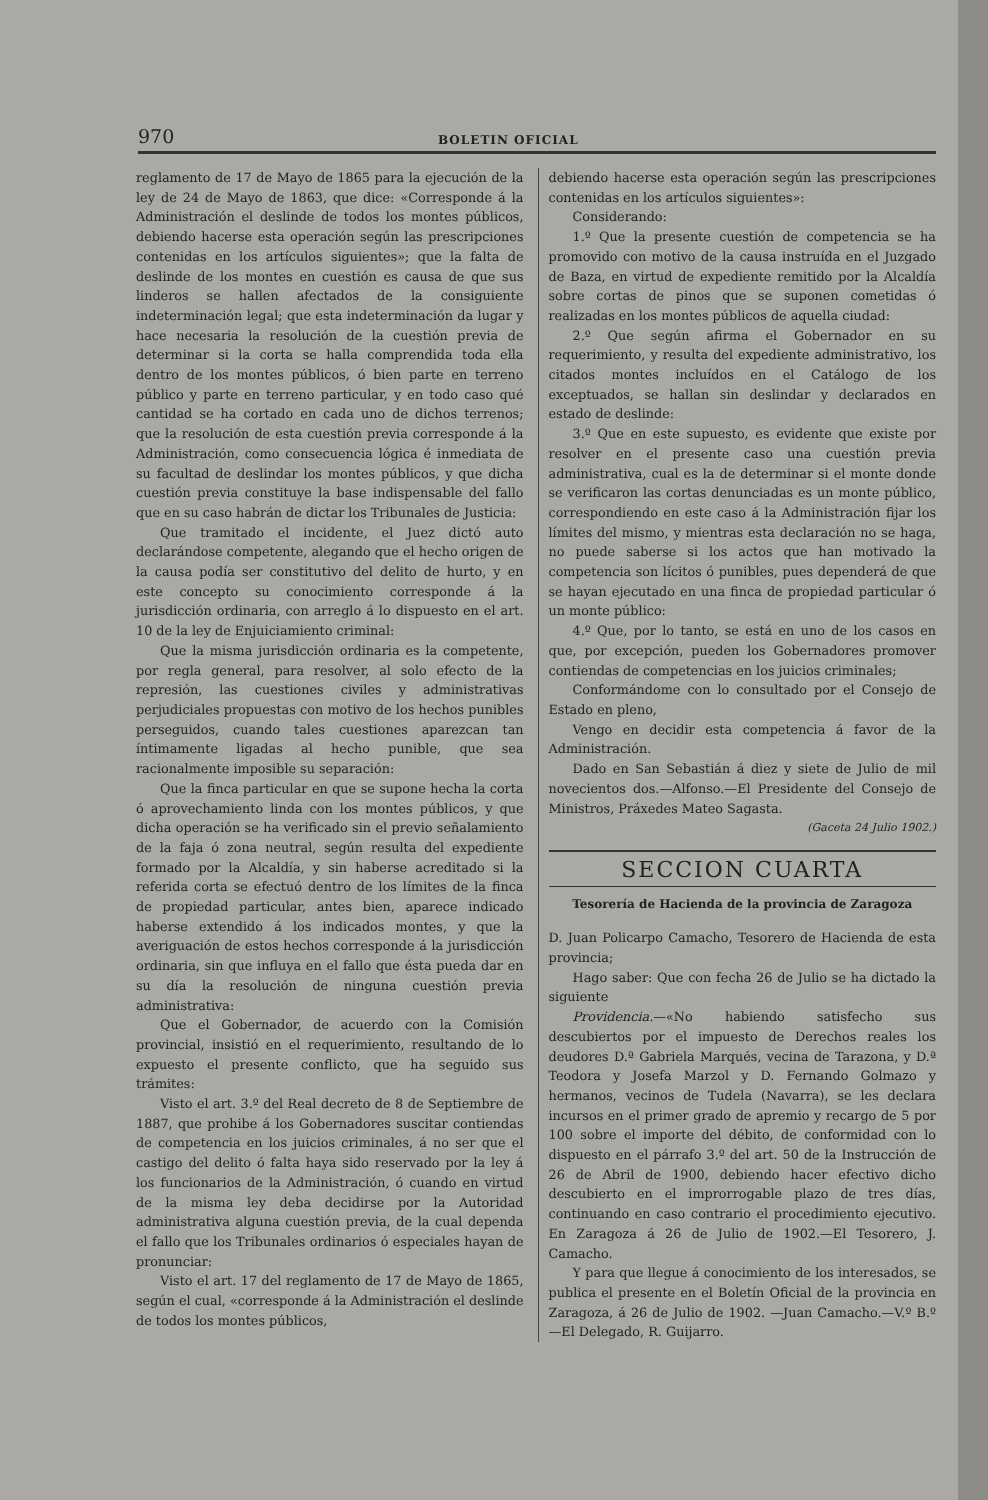970 BOLETIN OFICIAL
reglamento de 17 de Mayo de 1865 para la ejecución de la ley de 24 de Mayo de 1863, que dice: «Corresponde á la Administración el deslinde de todos los montes públicos, debiendo hacerse esta operación según las prescripciones contenidas en los artículos siguientes»; que la falta de deslinde de los montes en cuestión es causa de que sus linderos se hallen afectados de la consiguiente indeterminación legal; que esta indeterminación da lugar y hace necesaria la resolución de la cuestión previa de determinar si la corta se halla comprendida toda ella dentro de los montes públicos, ó bien parte en terreno público y parte en terreno particular, y en todo caso qué cantidad se ha cortado en cada uno de dichos terrenos; que la resolución de esta cuestión previa corresponde á la Administración, como consecuencia lógica é inmediata de su facultad de deslindar los montes públicos, y que dicha cuestión previa constituye la base indispensable del fallo que en su caso habrán de dictar los Tribunales de Justicia:
Que tramitado el incidente, el Juez dictó auto declarándose competente, alegando que el hecho origen de la causa podía ser constitutivo del delito de hurto, y en este concepto su conocimiento corresponde á la jurisdicción ordinaria, con arreglo á lo dispuesto en el art. 10 de la ley de Enjuiciamiento criminal:
Que la misma jurisdicción ordinaria es la competente, por regla general, para resolver, al solo efecto de la represión, las cuestiones civiles y administrativas perjudiciales propuestas con motivo de los hechos punibles perseguidos, cuando tales cuestiones aparezcan tan íntimamente ligadas al hecho punible, que sea racionalmente imposible su separación:
Que la finca particular en que se supone hecha la corta ó aprovechamiento linda con los montes públicos, y que dicha operación se ha verificado sin el previo señalamiento de la faja ó zona neutral, según resulta del expediente formado por la Alcaldía, y sin haberse acreditado si la referida corta se efectuó dentro de los límites de la finca de propiedad particular, antes bien, aparece indicado haberse extendido á los indicados montes, y que la averiguación de estos hechos corresponde á la jurisdicción ordinaria, sin que influya en el fallo que ésta pueda dar en su día la resolución de ninguna cuestión previa administrativa:
Que el Gobernador, de acuerdo con la Comisión provincial, insistió en el requerimiento, resultando de lo expuesto el presente conflicto, que ha seguido sus trámites:
Visto el art. 3.º del Real decreto de 8 de Septiembre de 1887, que prohibe á los Gobernadores suscitar contiendas de competencia en los juicios criminales, á no ser que el castigo del delito ó falta haya sido reservado por la ley á los funcionarios de la Administración, ó cuando en virtud de la misma ley deba decidirse por la Autoridad administrativa alguna cuestión previa, de la cual dependa el fallo que los Tribunales ordinarios ó especiales hayan de pronunciar:
Visto el art. 17 del reglamento de 17 de Mayo de 1865, según el cual, «corresponde á la Administración el deslinde de todos los montes públicos,
debiendo hacerse esta operación según las prescripciones contenidas en los artículos siguientes»:
Considerando:
1.º Que la presente cuestión de competencia se ha promovido con motivo de la causa instruída en el Juzgado de Baza, en virtud de expediente remitido por la Alcaldía sobre cortas de pinos que se suponen cometidas ó realizadas en los montes públicos de aquella ciudad:
2.º Que según afirma el Gobernador en su requerimiento, y resulta del expediente administrativo, los citados montes incluídos en el Catálogo de los exceptuados, se hallan sin deslindar y declarados en estado de deslinde:
3.º Que en este supuesto, es evidente que existe por resolver en el presente caso una cuestión previa administrativa, cual es la de determinar si el monte donde se verificaron las cortas denunciadas es un monte público, correspondiendo en este caso á la Administración fijar los límites del mismo, y mientras esta declaración no se haga, no puede saberse si los actos que han motivado la competencia son lícitos ó punibles, pues dependerá de que se hayan ejecutado en una finca de propiedad particular ó un monte público:
4.º Que, por lo tanto, se está en uno de los casos en que, por excepción, pueden los Gobernadores promover contiendas de competencias en los juicios criminales;
Conformándome con lo consultado por el Consejo de Estado en pleno,
Vengo en decidir esta competencia á favor de la Administración.
Dado en San Sebastián á diez y siete de Julio de mil novecientos dos.—Alfonso.—El Presidente del Consejo de Ministros, Práxedes Mateo Sagasta.
(Gaceta 24 Julio 1902.)
SECCION CUARTA
Tesorería de Hacienda de la provincia de Zaragoza
D. Juan Policarpo Camacho, Tesorero de Hacienda de esta provincia;
Hago saber: Que con fecha 26 de Julio se ha dictado la siguiente
Providencia.—«No habiendo satisfecho sus descubiertos por el impuesto de Derechos reales los deudores D.ª Gabriela Marqués, vecina de Tarazona, y D.ª Teodora y Josefa Marzol y D. Fernando Golmazo y hermanos, vecinos de Tudela (Navarra), se les declara incursos en el primer grado de apremio y recargo de 5 por 100 sobre el importe del débito, de conformidad con lo dispuesto en el párrafo 3.º del art. 50 de la Instrucción de 26 de Abril de 1900, debiendo hacer efectivo dicho descubierto en el improrrogable plazo de tres días, continuando en caso contrario el procedimiento ejecutivo. En Zaragoza á 26 de Julio de 1902.—El Tesorero, J. Camacho.
Y para que llegue á conocimiento de los interesados, se publica el presente en el Boletín Oficial de la provincia en Zaragoza, á 26 de Julio de 1902. —Juan Camacho.—V.º B.º—El Delegado, R. Guijarro.